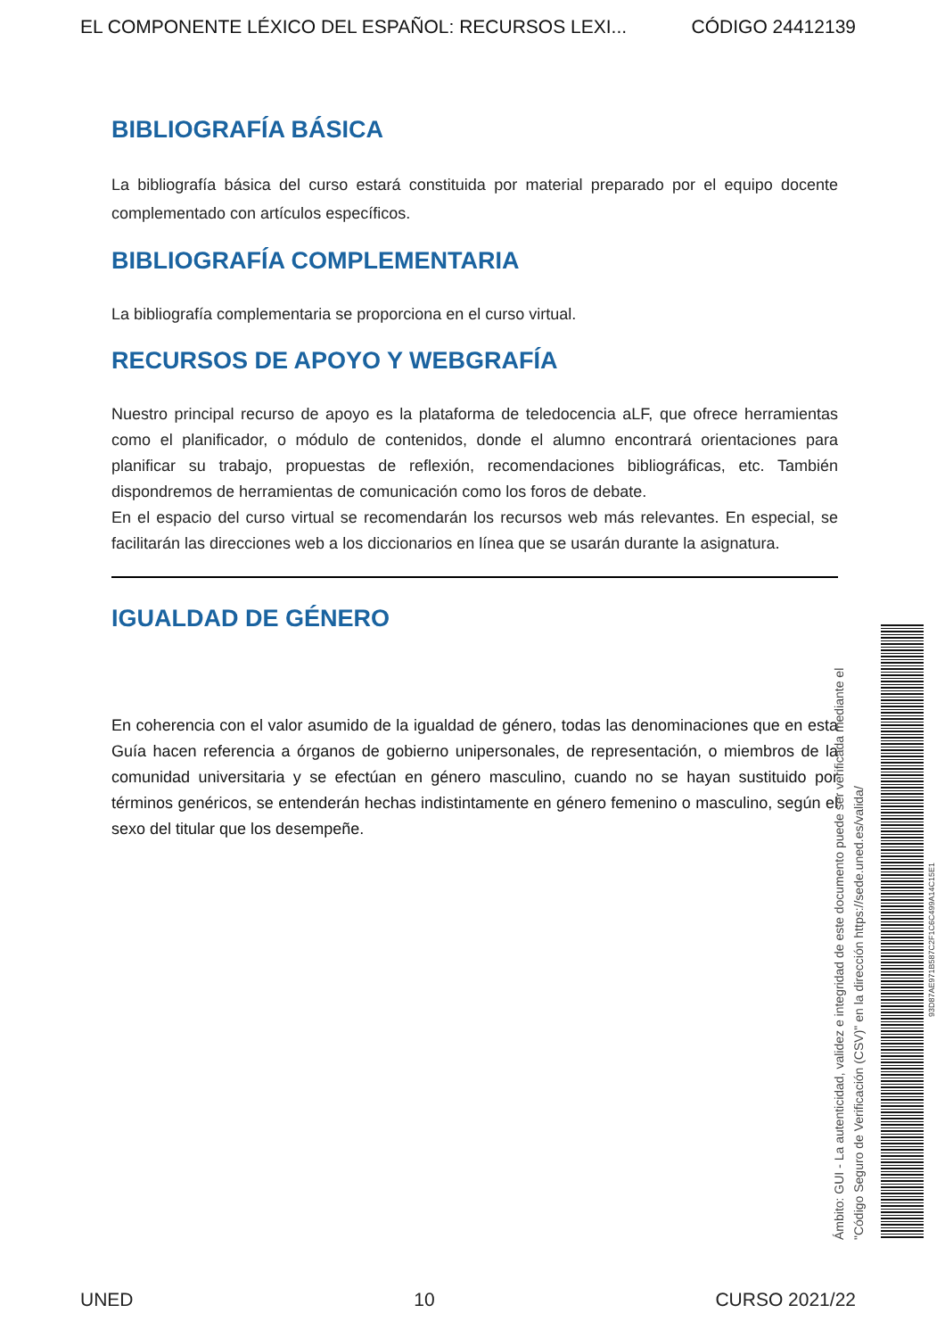EL COMPONENTE LÉXICO DEL ESPAÑOL: RECURSOS LEXI... CÓDIGO 24412139
BIBLIOGRAFÍA BÁSICA
La bibliografía básica del curso estará constituida por material preparado por el equipo docente complementado con artículos específicos.
BIBLIOGRAFÍA COMPLEMENTARIA
La bibliografía complementaria se proporciona en el curso virtual.
RECURSOS DE APOYO Y WEBGRAFÍA
Nuestro principal recurso de apoyo es la plataforma de teledocencia aLF, que ofrece herramientas como el planificador, o módulo de contenidos, donde el alumno encontrará orientaciones para planificar su trabajo, propuestas de reflexión, recomendaciones bibliográficas, etc. También dispondremos de herramientas de comunicación como los foros de debate.
En el espacio del curso virtual se recomendarán los recursos web más relevantes. En especial, se facilitarán las direcciones web a los diccionarios en línea que se usarán durante la asignatura.
IGUALDAD DE GÉNERO
En coherencia con el valor asumido de la igualdad de género, todas las denominaciones que en esta Guía hacen referencia a órganos de gobierno unipersonales, de representación, o miembros de la comunidad universitaria y se efectúan en género masculino, cuando no se hayan sustituido por términos genéricos, se entenderán hechas indistintamente en género femenino o masculino, según el sexo del titular que los desempeñe.
Ámbito: GUI - La autenticidad, validez e integridad de este documento puede ser verificada mediante el
"Código Seguro de Verificación (CSV)" en la dirección https://sede.uned.es/valida/
93D87AE971B587C2F1C6C499A14C15E1
UNED 10 CURSO 2021/22